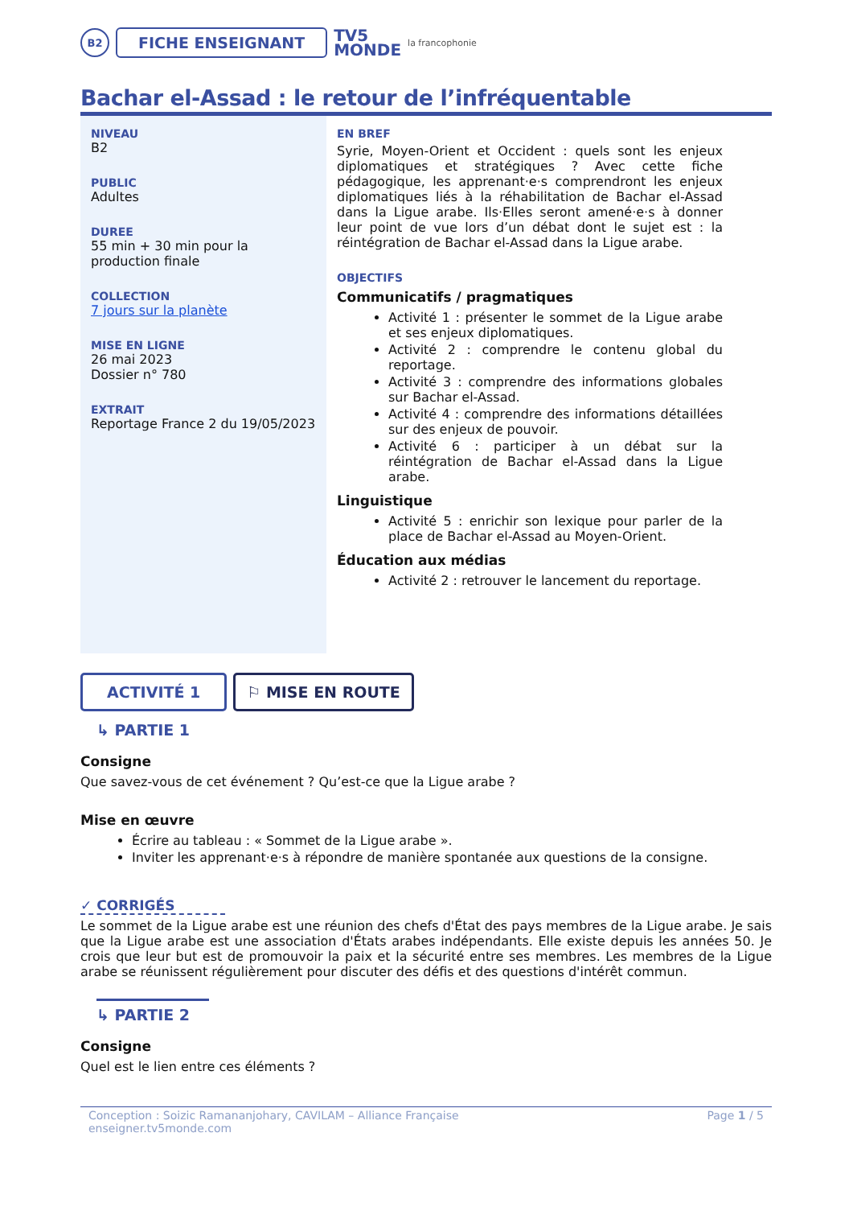B2
FICHE ENSEIGNANT
TV5
MONDE
la francophonie
Bachar el-Assad : le retour de l’infréquentable
NIVEAU
B2
PUBLIC
Adultes
DUREE
55 min + 30 min pour la production finale
COLLECTION
7 jours sur la planète
MISE EN LIGNE
26 mai 2023
Dossier n° 780
EXTRAIT
Reportage France 2 du 19/05/2023
EN BREF
Syrie, Moyen-Orient et Occident : quels sont les enjeux diplomatiques et stratégiques ? Avec cette fiche pédagogique, les apprenant·e·s comprendront les enjeux diplomatiques liés à la réhabilitation de Bachar el-Assad dans la Ligue arabe. Ils·Elles seront amené·e·s à donner leur point de vue lors d’un débat dont le sujet est : la réintégration de Bachar el-Assad dans la Ligue arabe.
OBJECTIFS
Communicatifs / pragmatiques
Activité 1 : présenter le sommet de la Ligue arabe et ses enjeux diplomatiques.
Activité 2 : comprendre le contenu global du reportage.
Activité 3 : comprendre des informations globales sur Bachar el-Assad.
Activité 4 : comprendre des informations détaillées sur des enjeux de pouvoir.
Activité 6 : participer à un débat sur la réintégration de Bachar el-Assad dans la Ligue arabe.
Linguistique
Activité 5 : enrichir son lexique pour parler de la place de Bachar el-Assad au Moyen-Orient.
Éducation aux médias
Activité 2 : retrouver le lancement du reportage.
ACTIVITÉ 1 ⚐ MISE EN ROUTE
↳ PARTIE 1
Consigne
Que savez-vous de cet événement ? Qu’est-ce que la Ligue arabe ?
Mise en œuvre
Écrire au tableau : « Sommet de la Ligue arabe ».
Inviter les apprenant·e·s à répondre de manière spontanée aux questions de la consigne.
✓ CORRIGÉS
Le sommet de la Ligue arabe est une réunion des chefs d'État des pays membres de la Ligue arabe. Je sais que la Ligue arabe est une association d'États arabes indépendants. Elle existe depuis les années 50. Je crois que leur but est de promouvoir la paix et la sécurité entre ses membres. Les membres de la Ligue arabe se réunissent régulièrement pour discuter des défis et des questions d'intérêt commun.
↳ PARTIE 2
Consigne
Quel est le lien entre ces éléments ?
Conception : Soizic Ramananjohary, CAVILAM – Alliance Française
enseigner.tv5monde.com
Page 1 / 5